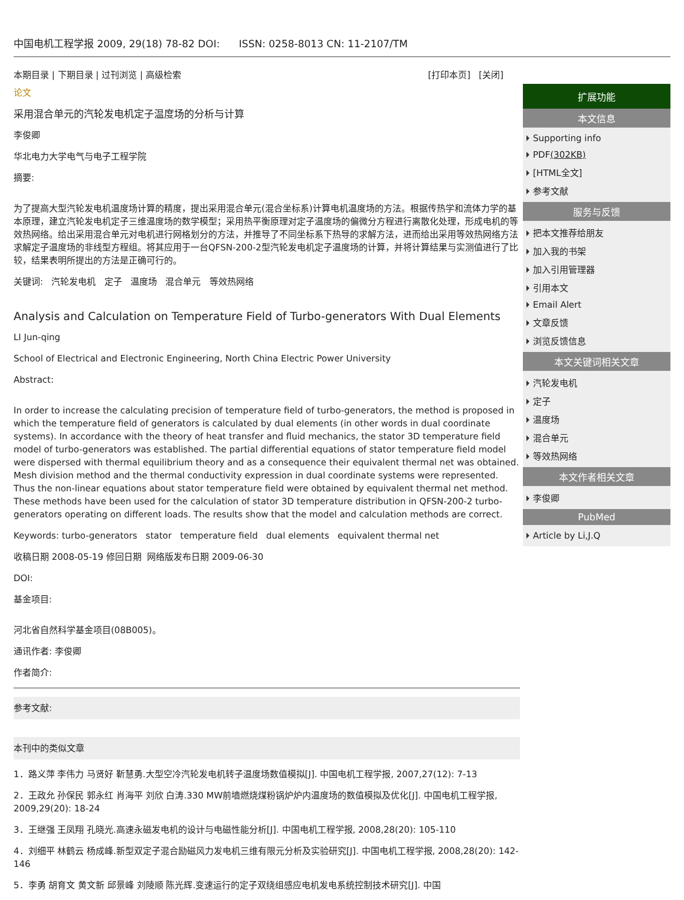中国电机工程学报 2009, 29(18) 78-82 DOI: ISSN: 0258-8013 CN: 11-2107/TM
本期目录 | 下期目录 | 过刊浏览 | 高级检索 [打印本页] [关闭]
论文
采用混合单元的汽轮发电机定子温度场的分析与计算
李俊卿
华北电力大学电气与电子工程学院
摘要:
为了提高大型汽轮发电机温度场计算的精度，提出采用混合单元(混合坐标系)计算电机温度场的方法。根据传热学和流体力学的基本原理，建立汽轮发电机定子三维温度场的数学模型；采用热平衡原理对定子温度场的偏微分方程进行离散化处理，形成电机的等效热网络。给出采用混合单元对电机进行网格划分的方法，并推导了不同坐标系下热导的求解方法，进而给出采用等效热网络方法求解定子温度场的非线型方程组。将其应用于一台QFSN-200-2型汽轮发电机定子温度场的计算，并将计算结果与实测值进行了比较，结果表明所提出的方法是正确可行的。
关键词: 汽轮发电机 定子 温度场 混合单元 等效热网络
Analysis and Calculation on Temperature Field of Turbo-generators With Dual Elements
LI Jun-qing
School of Electrical and Electronic Engineering, North China Electric Power University
Abstract:
In order to increase the calculating precision of temperature field of turbo-generators, the method is proposed in which the temperature field of generators is calculated by dual elements (in other words in dual coordinate systems). In accordance with the theory of heat transfer and fluid mechanics, the stator 3D temperature field model of turbo-generators was established. The partial differential equations of stator temperature field model were dispersed with thermal equilibrium theory and as a consequence their equivalent thermal net was obtained. Mesh division method and the thermal conductivity expression in dual coordinate systems were represented. Thus the non-linear equations about stator temperature field were obtained by equivalent thermal net method. These methods have been used for the calculation of stator 3D temperature distribution in QFSN-200-2 turbo-generators operating on different loads. The results show that the model and calculation methods are correct.
Keywords: turbo-generators stator temperature field dual elements equivalent thermal net
收稿日期 2008-05-19 修回日期 网络版发布日期 2009-06-30
DOI:
基金项目:
河北省自然科学基金项目(08B005)。
通讯作者: 李俊卿
作者简介:
参考文献:
本刊中的类似文章
1．路义萍 李伟力 马贤好 靳慧勇.大型空冷汽轮发电机转子温度场数值模拟[J]. 中国电机工程学报, 2007,27(12): 7-13
2．王政允 孙保民 郭永红 肖海平 刘欣 白涛.330 MW前墙燃烧煤粉锅炉炉内温度场的数值模拟及优化[J]. 中国电机工程学报, 2009,29(20): 18-24
3．王继强 王凤翔 孔晓光.高速永磁发电机的设计与电磁性能分析[J]. 中国电机工程学报, 2008,28(20): 105-110
4．刘细平 林鹤云 杨成峰.新型双定子混合励磁风力发电机三维有限元分析及实验研究[J]. 中国电机工程学报, 2008,28(20): 142-146
5．李勇 胡育文 黄文新 邱景峰 刘陵顺 陈光辉.变速运行的定子双绕组感应电机发电系统控制技术研究[J]. 中国
扩展功能
本文信息
Supporting info
PDF(302KB)
[HTML全文]
参考文献
服务与反馈
把本文推荐给朋友
加入我的书架
加入引用管理器
引用本文
Email Alert
文章反馈
浏览反馈信息
本文关键词相关文章
汽轮发电机
定子
温度场
混合单元
等效热网络
本文作者相关文章
李俊卿
PubMed
Article by Li,J.Q